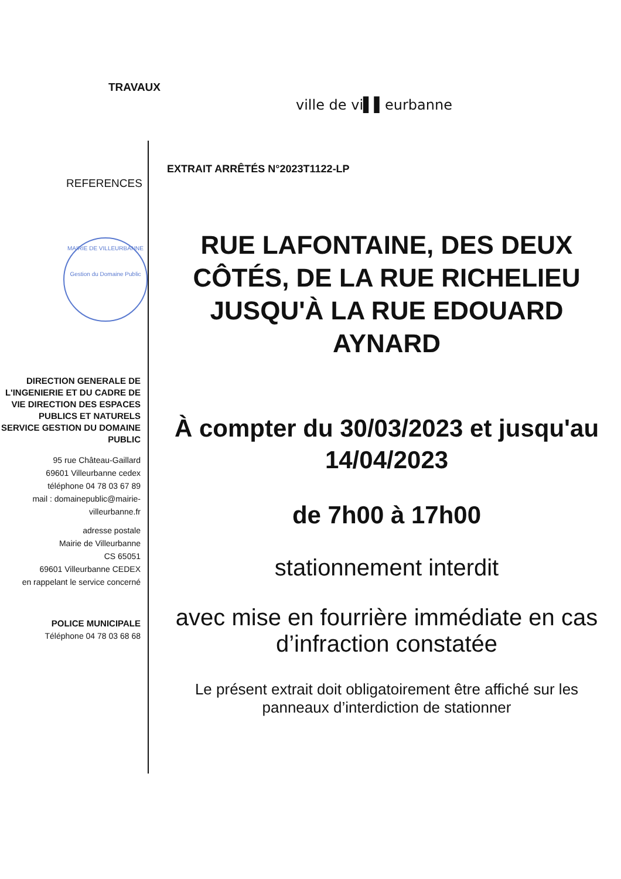TRAVAUX
ville de vi▌▌eurbanne
EXTRAIT ARRÊTÉS N°2023T1122-LP
REFERENCES
MAIRIE DE VILLEURBANNE
Gestion du Domaine Public
DIRECTION GENERALE DE L'INGENIERIE ET DU CADRE DE VIE DIRECTION DES ESPACES PUBLICS ET NATURELS SERVICE GESTION DU DOMAINE PUBLIC
95 rue Château-Gaillard
69601 Villeurbanne cedex
téléphone 04 78 03 67 89
mail : domainepublic@mairie-villeurbanne.fr
adresse postale
Mairie de Villeurbanne
CS 65051
69601 Villeurbanne CEDEX
en rappelant le service concerné
POLICE MUNICIPALE
Téléphone 04 78 03 68 68
RUE LAFONTAINE, DES DEUX CÔTÉS, DE LA RUE RICHELIEU JUSQU'À LA RUE EDOUARD AYNARD
À compter du 30/03/2023 et jusqu'au 14/04/2023
de 7h00 à 17h00
stationnement interdit
avec mise en fourrière immédiate en cas d’infraction constatée
Le présent extrait doit obligatoirement être affiché sur les panneaux d’interdiction de stationner